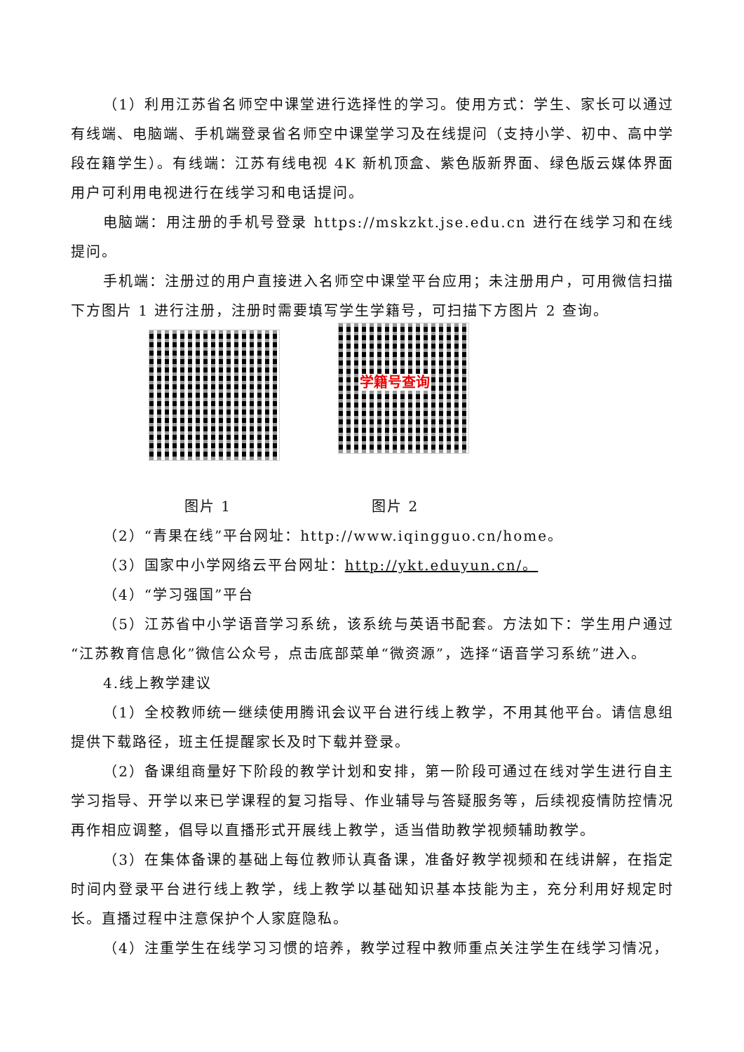（1）利用江苏省名师空中课堂进行选择性的学习。使用方式：学生、家长可以通过有线端、电脑端、手机端登录省名师空中课堂学习及在线提问（支持小学、初中、高中学段在籍学生）。有线端：江苏有线电视 4K 新机顶盒、紫色版新界面、绿色版云媒体界面用户可利用电视进行在线学习和电话提问。
电脑端：用注册的手机号登录 https://mskzkt.jse.edu.cn 进行在线学习和在线提问。
手机端：注册过的用户直接进入名师空中课堂平台应用；未注册用户，可用微信扫描下方图片 1 进行注册，注册时需要填写学生学籍号，可扫描下方图片 2 查询。
学籍号查询
图片 1 图片 2
（2）“青果在线”平台网址：http://www.iqingguo.cn/home。
（3）国家中小学网络云平台网址：http://ykt.eduyun.cn/。
（4）“学习强国”平台
（5）江苏省中小学语音学习系统，该系统与英语书配套。方法如下：学生用户通过“江苏教育信息化”微信公众号，点击底部菜单“微资源”，选择“语音学习系统”进入。
4.线上教学建议
（1）全校教师统一继续使用腾讯会议平台进行线上教学，不用其他平台。请信息组提供下载路径，班主任提醒家长及时下载并登录。
（2）备课组商量好下阶段的教学计划和安排，第一阶段可通过在线对学生进行自主学习指导、开学以来已学课程的复习指导、作业辅导与答疑服务等，后续视疫情防控情况再作相应调整，倡导以直播形式开展线上教学，适当借助教学视频辅助教学。
（3）在集体备课的基础上每位教师认真备课，准备好教学视频和在线讲解，在指定时间内登录平台进行线上教学，线上教学以基础知识基本技能为主，充分利用好规定时长。直播过程中注意保护个人家庭隐私。
（4）注重学生在线学习习惯的培养，教学过程中教师重点关注学生在线学习情况，